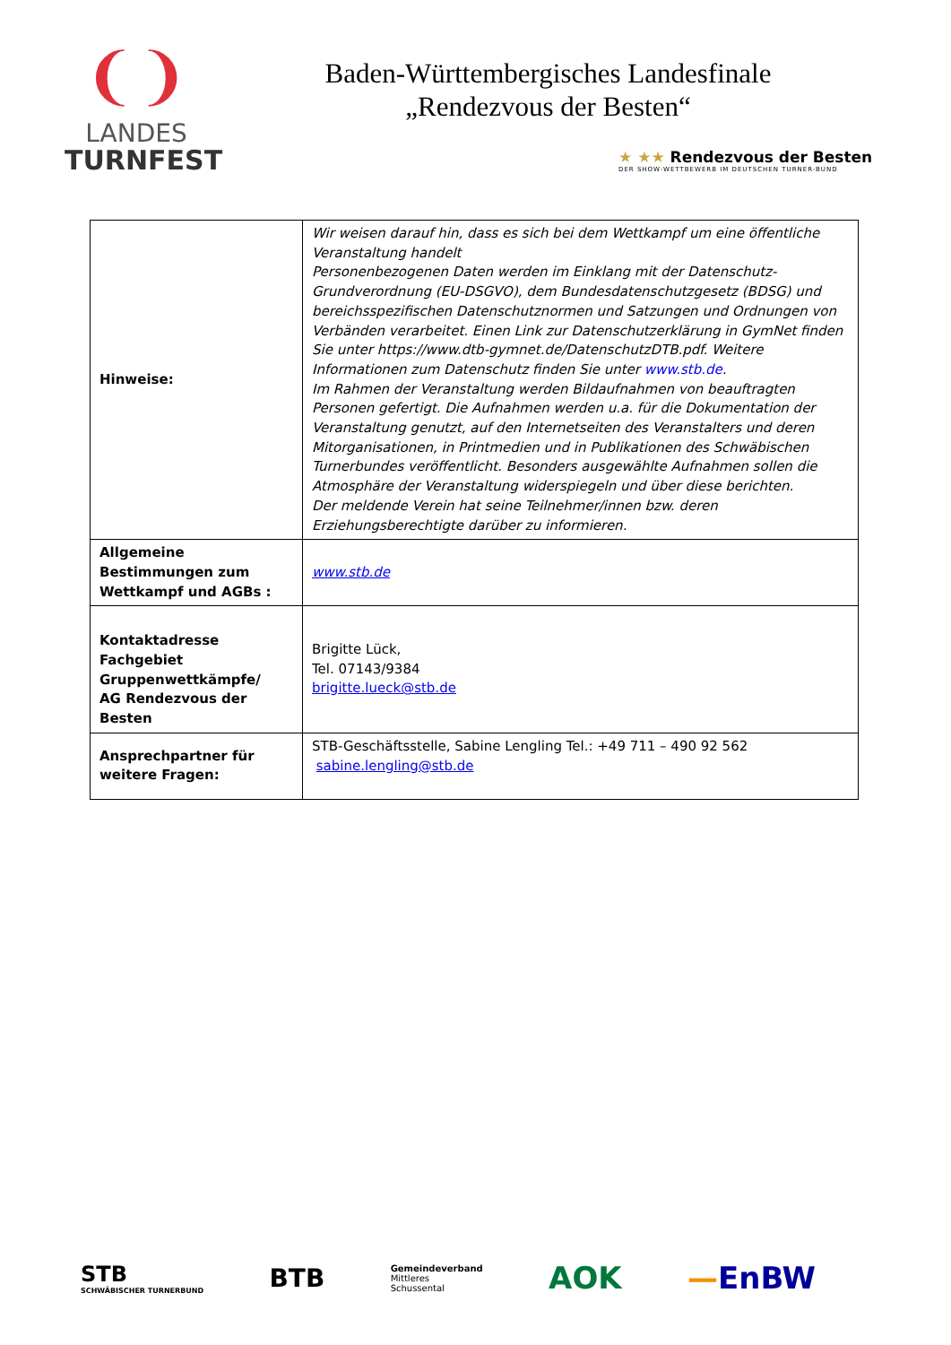❨❩
LANDES
TURNFEST
Baden-Württembergisches Landesfinale
„Rendezvous der Besten“
★ ★★ Rendezvous der Besten
DER SHOW-WETTBEWERB IM DEUTSCHEN TURNER-BUND
| Hinweise: | Wir weisen darauf hin, dass es sich bei dem Wettkampf um eine öffentliche Veranstaltung handelt Personenbezogenen Daten werden im Einklang mit der Datenschutz-Grundverordnung (EU-DSGVO), dem Bundesdatenschutzgesetz (BDSG) und bereichsspezifischen Datenschutznormen und Satzungen und Ordnungen von Verbänden verarbeitet. Einen Link zur Datenschutzerklärung in GymNet finden Sie unter https://www.dtb-gymnet.de/DatenschutzDTB.pdf. Weitere Informationen zum Datenschutz finden Sie unter www.stb.de . Im Rahmen der Veranstaltung werden Bildaufnahmen von beauftragten Personen gefertigt. Die Aufnahmen werden u.a. für die Dokumentation der Veranstaltung genutzt, auf den Internetseiten des Veranstalters und deren Mitorganisationen, in Printmedien und in Publikationen des Schwäbischen Turnerbundes veröffentlicht. Besonders ausgewählte Aufnahmen sollen die Atmosphäre der Veranstaltung widerspiegeln und über diese berichten. Der meldende Verein hat seine Teilnehmer/innen bzw. deren Erziehungsberechtigte darüber zu informieren. |
| Allgemeine Bestimmungen zum Wettkampf und AGBs : | www.stb.de |
| Kontaktadresse Fachgebiet Gruppenwettkämpfe/ AG Rendezvous der Besten | Brigitte Lück, Tel. 07143/9384 brigitte.lueck@stb.de |
| Ansprechpartner für weitere Fragen: | STB-Geschäftsstelle, Sabine Lengling Tel.: +49 711 – 490 92 562 sabine.lengling@stb.de |
STB
SCHWÄBISCHER TURNERBUND BTB Gemeindeverband
Mittleres
Schussental AOK —EnBW